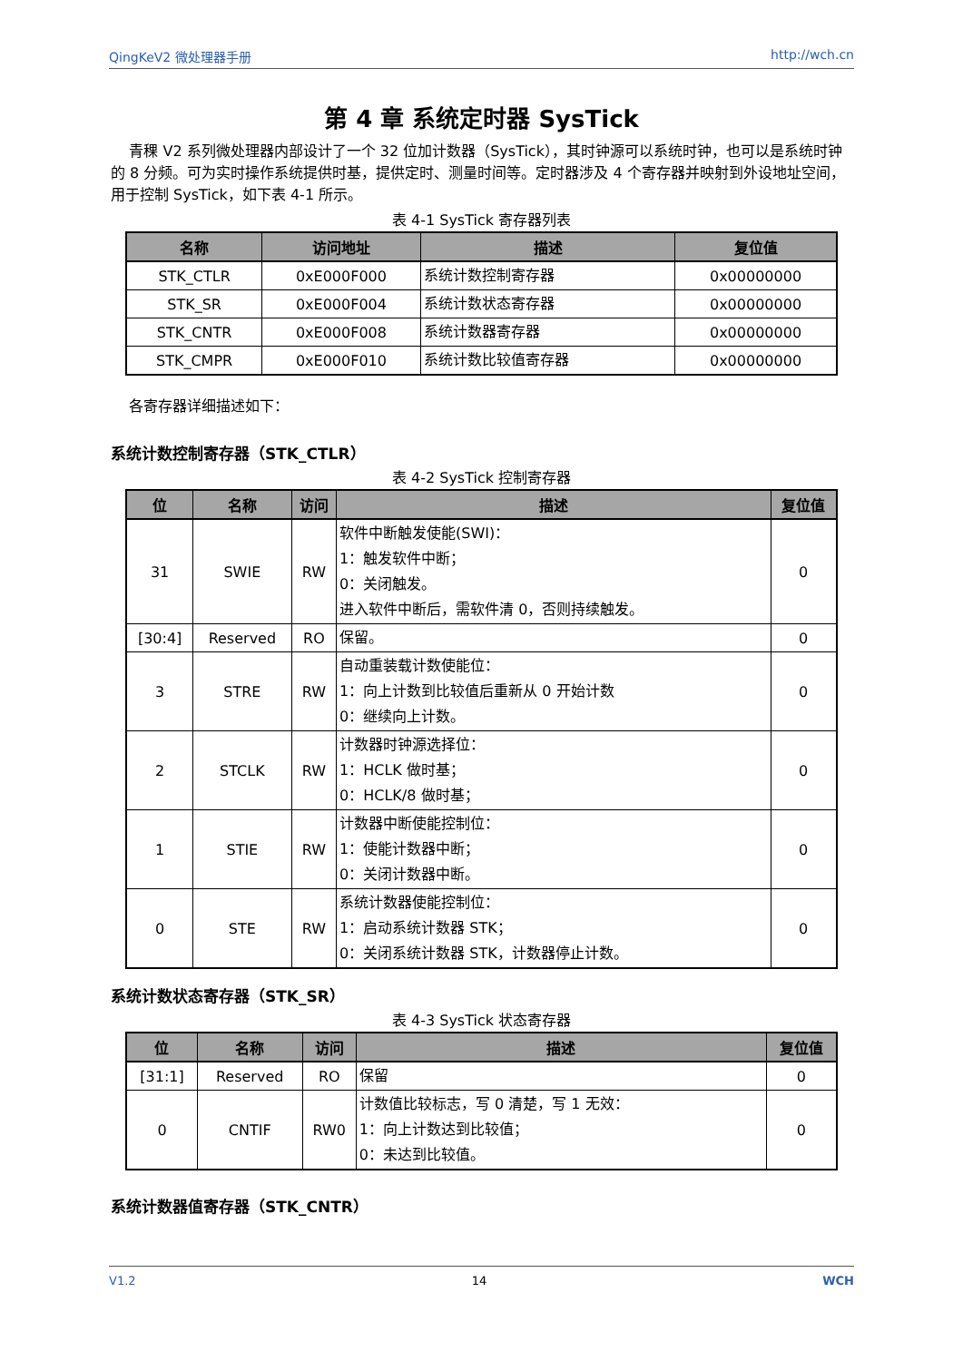QingKeV2 微处理器手册 http://wch.cn
第 4 章 系统定时器 SysTick
青稞 V2 系列微处理器内部设计了一个 32 位加计数器（SysTick），其时钟源可以系统时钟，也可以是系统时钟的 8 分频。可为实时操作系统提供时基，提供定时、测量时间等。定时器涉及 4 个寄存器并映射到外设地址空间，用于控制 SysTick，如下表 4-1 所示。
表 4-1 SysTick 寄存器列表
| 名称 | 访问地址 | 描述 | 复位值 |
| --- | --- | --- | --- |
| STK_CTLR | 0xE000F000 | 系统计数控制寄存器 | 0x00000000 |
| STK_SR | 0xE000F004 | 系统计数状态寄存器 | 0x00000000 |
| STK_CNTR | 0xE000F008 | 系统计数器寄存器 | 0x00000000 |
| STK_CMPR | 0xE000F010 | 系统计数比较值寄存器 | 0x00000000 |
各寄存器详细描述如下：
系统计数控制寄存器（STK_CTLR）
表 4-2 SysTick 控制寄存器
| 位 | 名称 | 访问 | 描述 | 复位值 |
| --- | --- | --- | --- | --- |
| 31 | SWIE | RW | 软件中断触发使能(SWI)： 1：触发软件中断； 0：关闭触发。 进入软件中断后，需软件清 0，否则持续触发。 | 0 |
| [30:4] | Reserved | RO | 保留。 | 0 |
| 3 | STRE | RW | 自动重装载计数使能位： 1：向上计数到比较值后重新从 0 开始计数 0：继续向上计数。 | 0 |
| 2 | STCLK | RW | 计数器时钟源选择位： 1：HCLK 做时基； 0：HCLK/8 做时基； | 0 |
| 1 | STIE | RW | 计数器中断使能控制位： 1：使能计数器中断； 0：关闭计数器中断。 | 0 |
| 0 | STE | RW | 系统计数器使能控制位： 1：启动系统计数器 STK； 0：关闭系统计数器 STK，计数器停止计数。 | 0 |
系统计数状态寄存器（STK_SR）
表 4-3 SysTick 状态寄存器
| 位 | 名称 | 访问 | 描述 | 复位值 |
| --- | --- | --- | --- | --- |
| [31:1] | Reserved | RO | 保留 | 0 |
| 0 | CNTIF | RW0 | 计数值比较标志，写 0 清楚，写 1 无效： 1：向上计数达到比较值； 0：未达到比较值。 | 0 |
系统计数器值寄存器（STK_CNTR）
V1.2 14 WCH